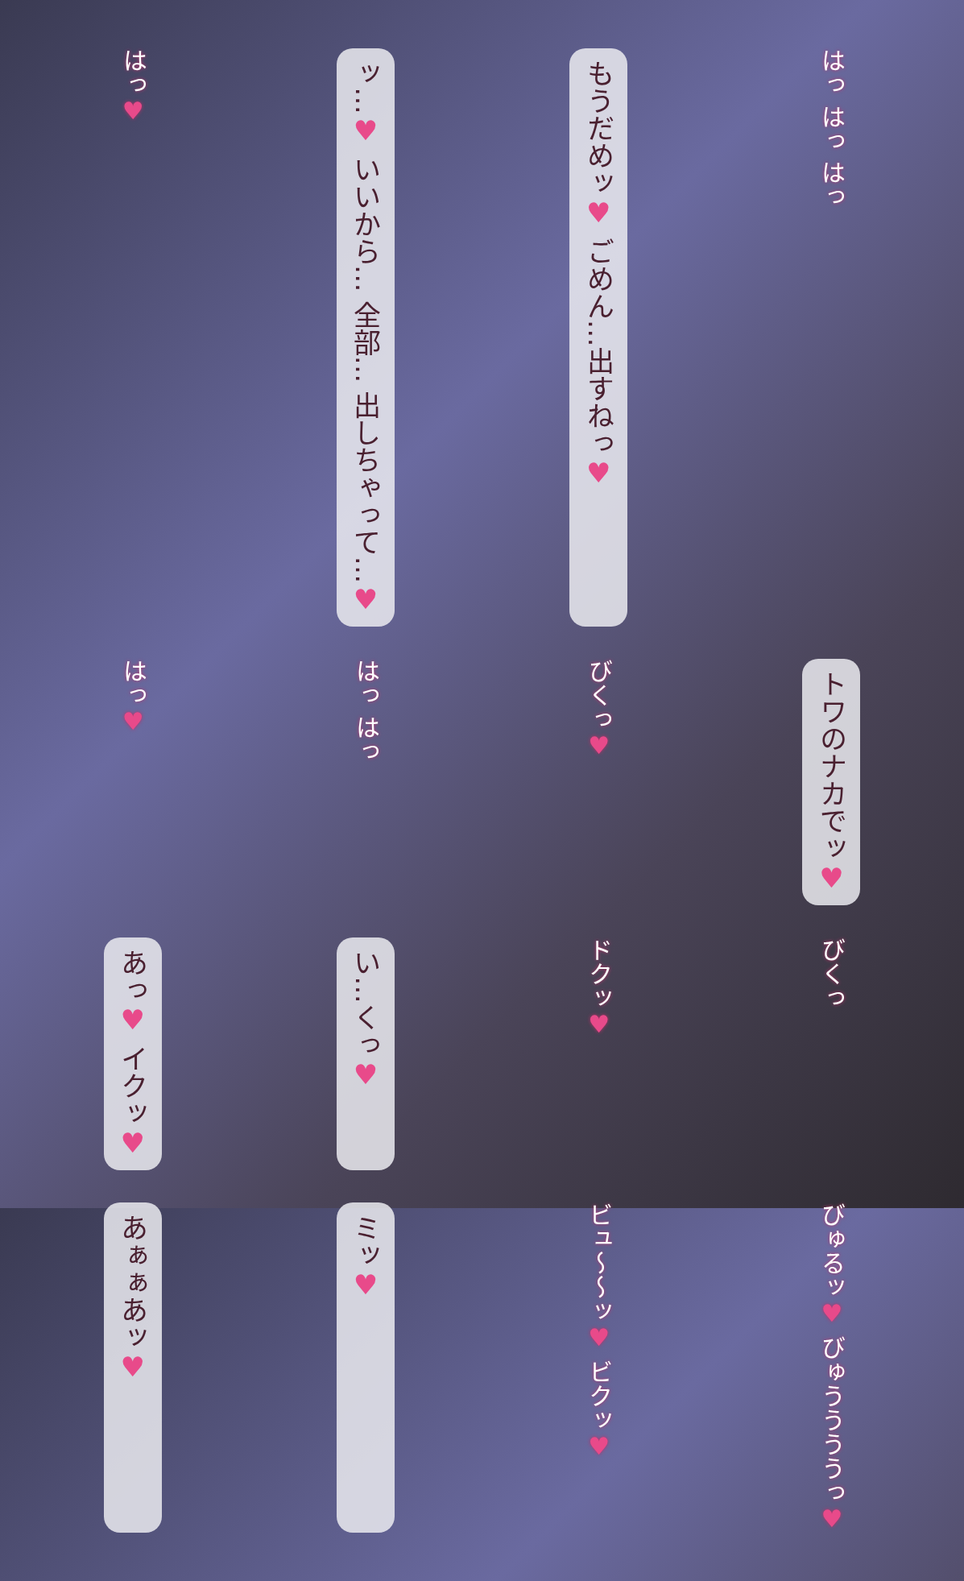はっ♥
ッ…♥ いいから… 全部… 出しちゃって…♥
もうだめッ♥ ごめん…出すねっ♥
はっ はっ はっ
はっ♥
はっ はっ
びくっ♥
トワのナカでッ♥
あっ♥ イクッ♥
い…くっ♥
ドクッ♥
びくっ
あぁぁあッ♥
ミッ♥
ビュ〜〜ッ♥ ビクッ♥
びゅるッ♥ びゅううううっ♥